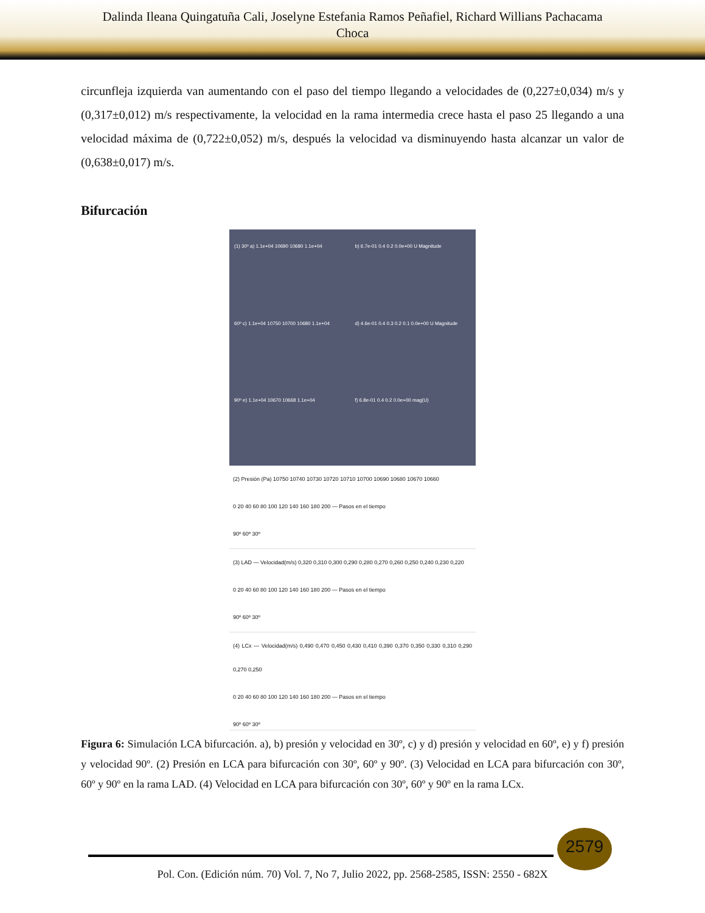Dalinda Ileana Quingatuña Cali, Joselyne Estefania Ramos Peñafiel, Richard Willians Pachacama
Choca
circunfleja izquierda van aumentando con el paso del tiempo llegando a velocidades de (0,227±0,034) m/s y (0,317±0,012) m/s respectivamente, la velocidad en la rama intermedia crece hasta el paso 25 llegando a una velocidad máxima de (0,722±0,052) m/s, después la velocidad va disminuyendo hasta alcanzar un valor de (0,638±0,017) m/s.
Bifurcación
(1) 30º a) 1.1e+04 10690 10680 1.1e+04
b) 6.7e-01 0.4 0.2 0.0e+00 U Magnitude
60º c) 1.1e+04 10750 10700 10680 1.1e+04
d) 4.6e-01 0.4 0.3 0.2 0.1 0.0e+00 U Magnitude
90º e) 1.1e+04 10670 10668 1.1e+04
f) 6.8e-01 0.4 0.2 0.0e+00 mag(U)
(2) Presión (Pa) 10750 10740 10730 10720 10710 10700 10690 10680 10670 10660
0 20 40 60 80 100 120 140 160 180 200 — Pasos en el tiempo
90º 60º 30º
(3) LAD — Velocidad(m/s) 0,320 0,310 0,300 0,290 0,280 0,270 0,260 0,250 0,240 0,230 0,220
0 20 40 60 80 100 120 140 160 180 200 — Pasos en el tiempo
90º 60º 30º
(4) LCx — Velocidad(m/s) 0,490 0,470 0,450 0,430 0,410 0,390 0,370 0,350 0,330 0,310 0,290 0,270 0,250
0 20 40 60 80 100 120 140 160 180 200 — Pasos en el tiempo
90º 60º 30º
Figura 6: Simulación LCA bifurcación. a), b) presión y velocidad en 30º, c) y d) presión y velocidad en 60º, e) y f) presión y velocidad 90º. (2) Presión en LCA para bifurcación con 30º, 60º y 90º. (3) Velocidad en LCA para bifurcación con 30º, 60º y 90º en la rama LAD. (4) Velocidad en LCA para bifurcación con 30º, 60º y 90º en la rama LCx.
2579
Pol. Con. (Edición núm. 70) Vol. 7, No 7, Julio 2022, pp. 2568-2585, ISSN: 2550 - 682X